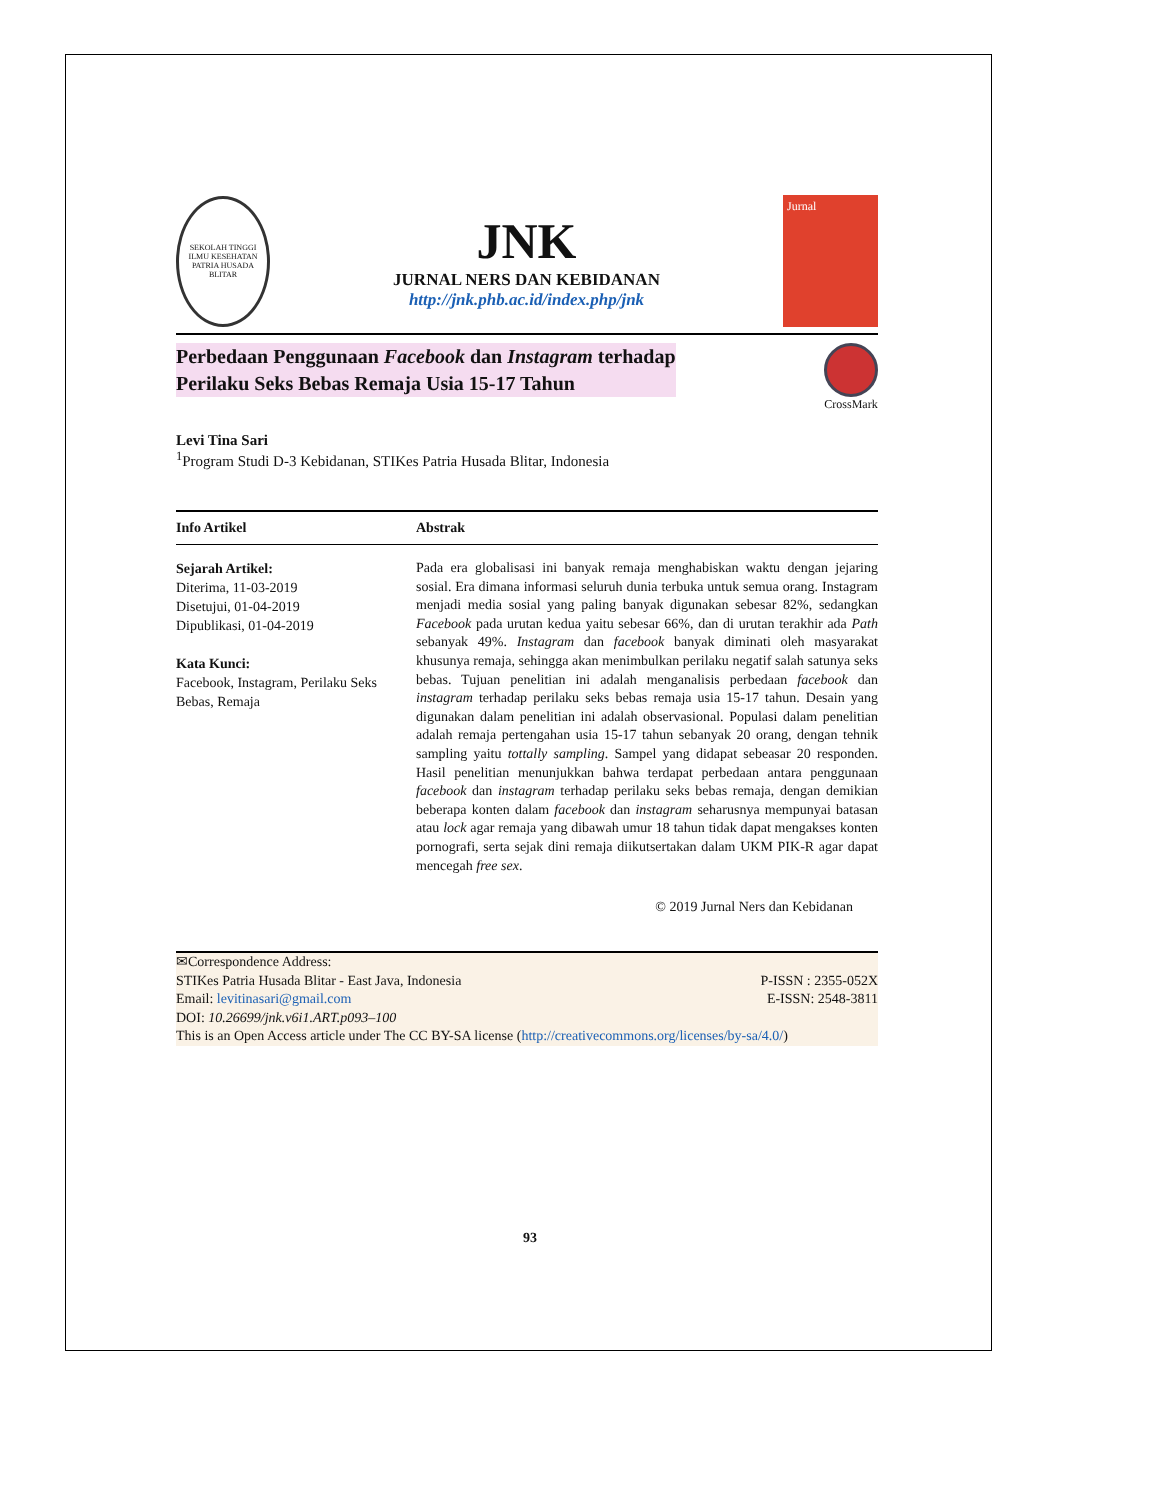SEKOLAH TINGGI ILMU KESEHATAN PATRIA HUSADA BLITAR
JNK
JURNAL NERS DAN KEBIDANAN
http://jnk.phb.ac.id/index.php/jnk
Jurnal
Perbedaan Penggunaan Facebook dan Instagram terhadap
Perilaku Seks Bebas Remaja Usia 15-17 Tahun
CrossMark
Levi Tina Sari
<sup>1</sup> Program Studi D-3 Kebidanan, STIKes Patria Husada Blitar, Indonesia
Info Artikel Abstrak
Sejarah Artikel:
Diterima, 11-03-2019
Disetujui, 01-04-2019
Dipublikasi, 01-04-2019
Kata Kunci:
Facebook, Instagram, Perilaku Seks Bebas, Remaja
Pada era globalisasi ini banyak remaja menghabiskan waktu dengan jejaring sosial. Era dimana informasi seluruh dunia terbuka untuk semua orang. Instagram menjadi media sosial yang paling banyak digunakan sebesar 82%, sedangkan Facebook pada urutan kedua yaitu sebesar 66%, dan di urutan terakhir ada Path sebanyak 49%. Instagram dan facebook banyak diminati oleh masyarakat khusunya remaja, sehingga akan menimbulkan perilaku negatif salah satunya seks bebas. Tujuan penelitian ini adalah menganalisis perbedaan facebook dan instagram terhadap perilaku seks bebas remaja usia 15-17 tahun. Desain yang digunakan dalam penelitian ini adalah observasional. Populasi dalam penelitian adalah remaja pertengahan usia 15-17 tahun sebanyak 20 orang, dengan tehnik sampling yaitu tottally sampling. Sampel yang didapat sebeasar 20 responden. Hasil penelitian menunjukkan bahwa terdapat perbedaan antara penggunaan facebook dan instagram terhadap perilaku seks bebas remaja, dengan demikian beberapa konten dalam facebook dan instagram seharusnya mempunyai batasan atau lock agar remaja yang dibawah umur 18 tahun tidak dapat mengakses konten pornografi, serta sejak dini remaja diikutsertakan dalam UKM PIK-R agar dapat mencegah free sex.
© 2019 Jurnal Ners dan Kebidanan
✉Correspondence Address:
STIKes Patria Husada Blitar - East Java, Indonesia P-ISSN : 2355-052X
Email: levitinasari@gmail.com E-ISSN: 2548-3811
DOI: 10.26699/jnk.v6i1.ART.p093–100
This is an Open Access article under The CC BY-SA license (http://creativecommons.org/licenses/by-sa/4.0/)
93